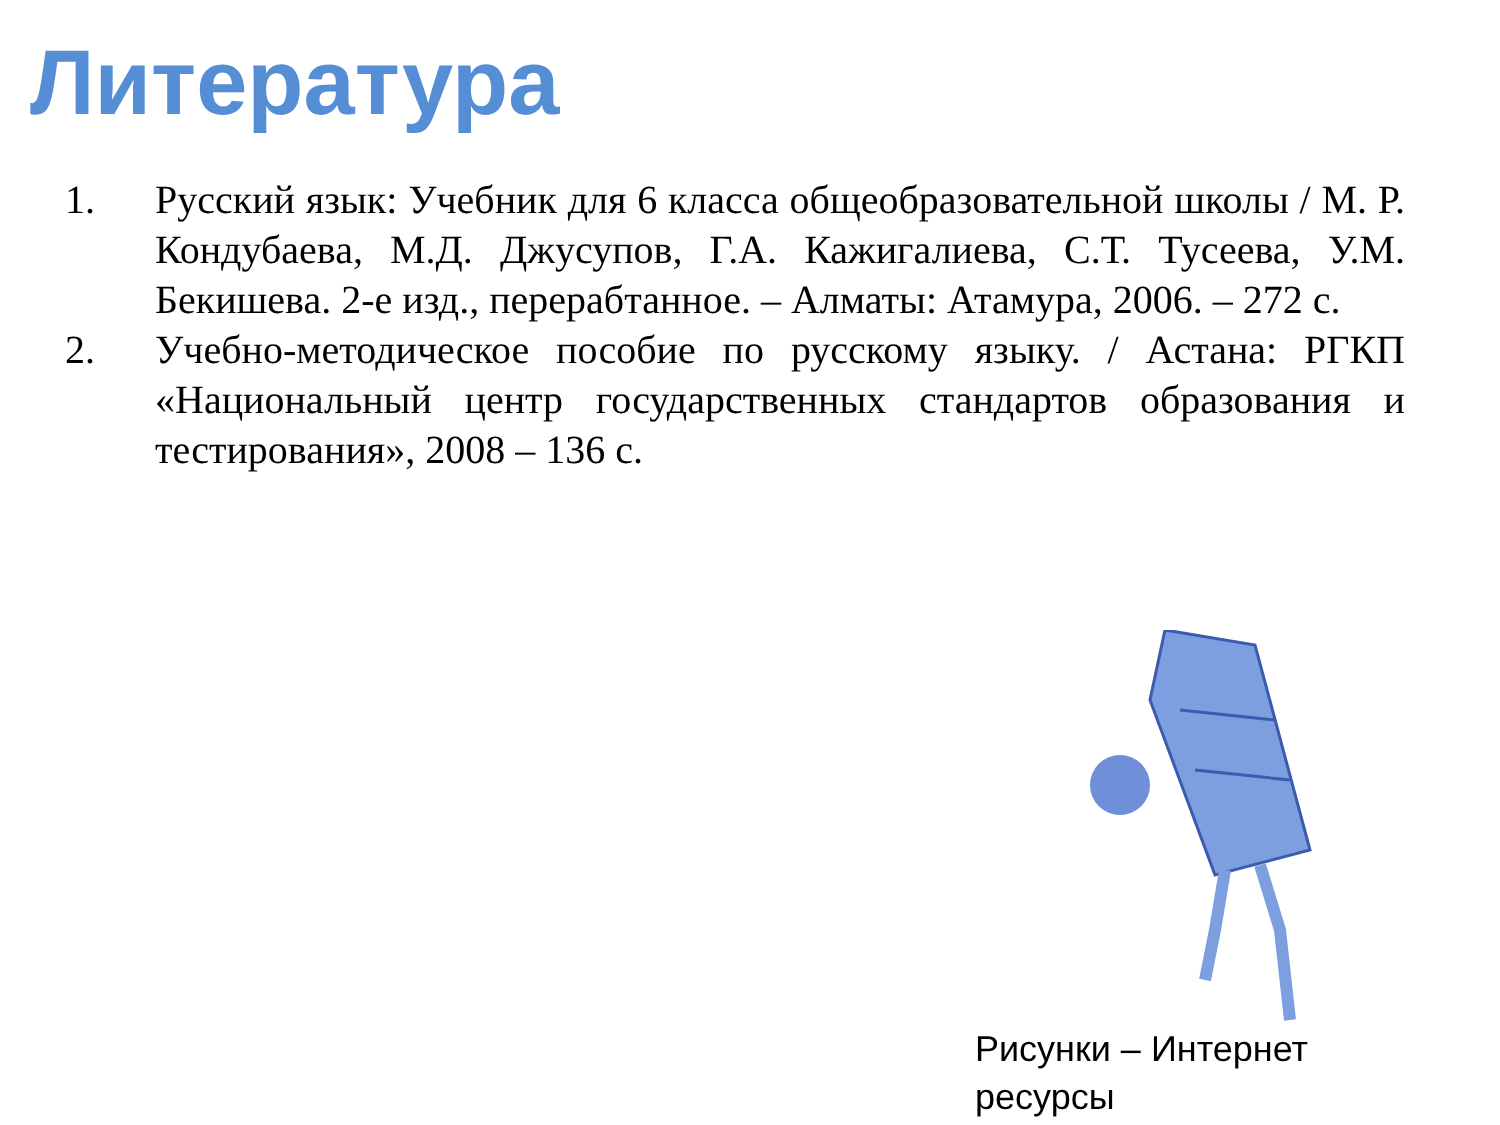Литература
1. Русский язык: Учебник для 6 класса общеобразовательной школы / М. Р. Кондубаева, М.Д. Джусупов, Г.А. Кажигалиева, С.Т. Тусеева, У.М. Бекишева. 2-е изд., перерабтанное. – Алматы: Атамура, 2006. – 272 с.
2. Учебно-методическое пособие по русскому языку. / Астана: РГКП «Национальный центр государственных стандартов образования и тестирования», 2008 – 136 с.
Рисунки – Интернет ресурсы